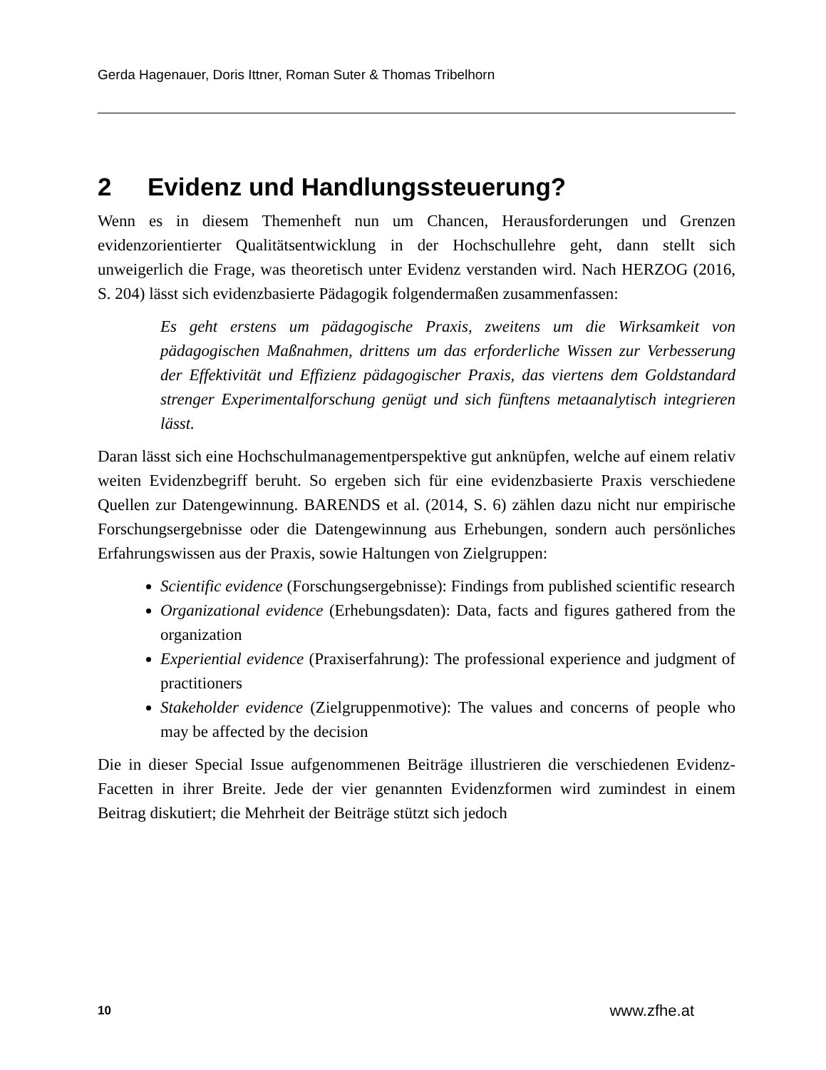Gerda Hagenauer, Doris Ittner, Roman Suter & Thomas Tribelhorn
2 Evidenz und Handlungssteuerung?
Wenn es in diesem Themenheft nun um Chancen, Herausforderungen und Grenzen evidenzorientierter Qualitätsentwicklung in der Hochschullehre geht, dann stellt sich unweigerlich die Frage, was theoretisch unter Evidenz verstanden wird. Nach HERZOG (2016, S. 204) lässt sich evidenzbasierte Pädagogik folgendermaßen zusammenfassen:
Es geht erstens um pädagogische Praxis, zweitens um die Wirksamkeit von pädagogischen Maßnahmen, drittens um das erforderliche Wissen zur Verbesserung der Effektivität und Effizienz pädagogischer Praxis, das viertens dem Goldstandard strenger Experimentalforschung genügt und sich fünftens metaanalytisch integrieren lässt.
Daran lässt sich eine Hochschulmanagementperspektive gut anknüpfen, welche auf einem relativ weiten Evidenzbegriff beruht. So ergeben sich für eine evidenzbasierte Praxis verschiedene Quellen zur Datengewinnung. BARENDS et al. (2014, S. 6) zählen dazu nicht nur empirische Forschungsergebnisse oder die Datengewinnung aus Erhebungen, sondern auch persönliches Erfahrungswissen aus der Praxis, sowie Haltungen von Zielgruppen:
Scientific evidence (Forschungsergebnisse): Findings from published scientific research
Organizational evidence (Erhebungsdaten): Data, facts and figures gathered from the organization
Experiential evidence (Praxiserfahrung): The professional experience and judgment of practitioners
Stakeholder evidence (Zielgruppenmotive): The values and concerns of people who may be affected by the decision
Die in dieser Special Issue aufgenommenen Beiträge illustrieren die verschiedenen Evidenz-Facetten in ihrer Breite. Jede der vier genannten Evidenzformen wird zumindest in einem Beitrag diskutiert; die Mehrheit der Beiträge stützt sich jedoch
10 www.zfhe.at